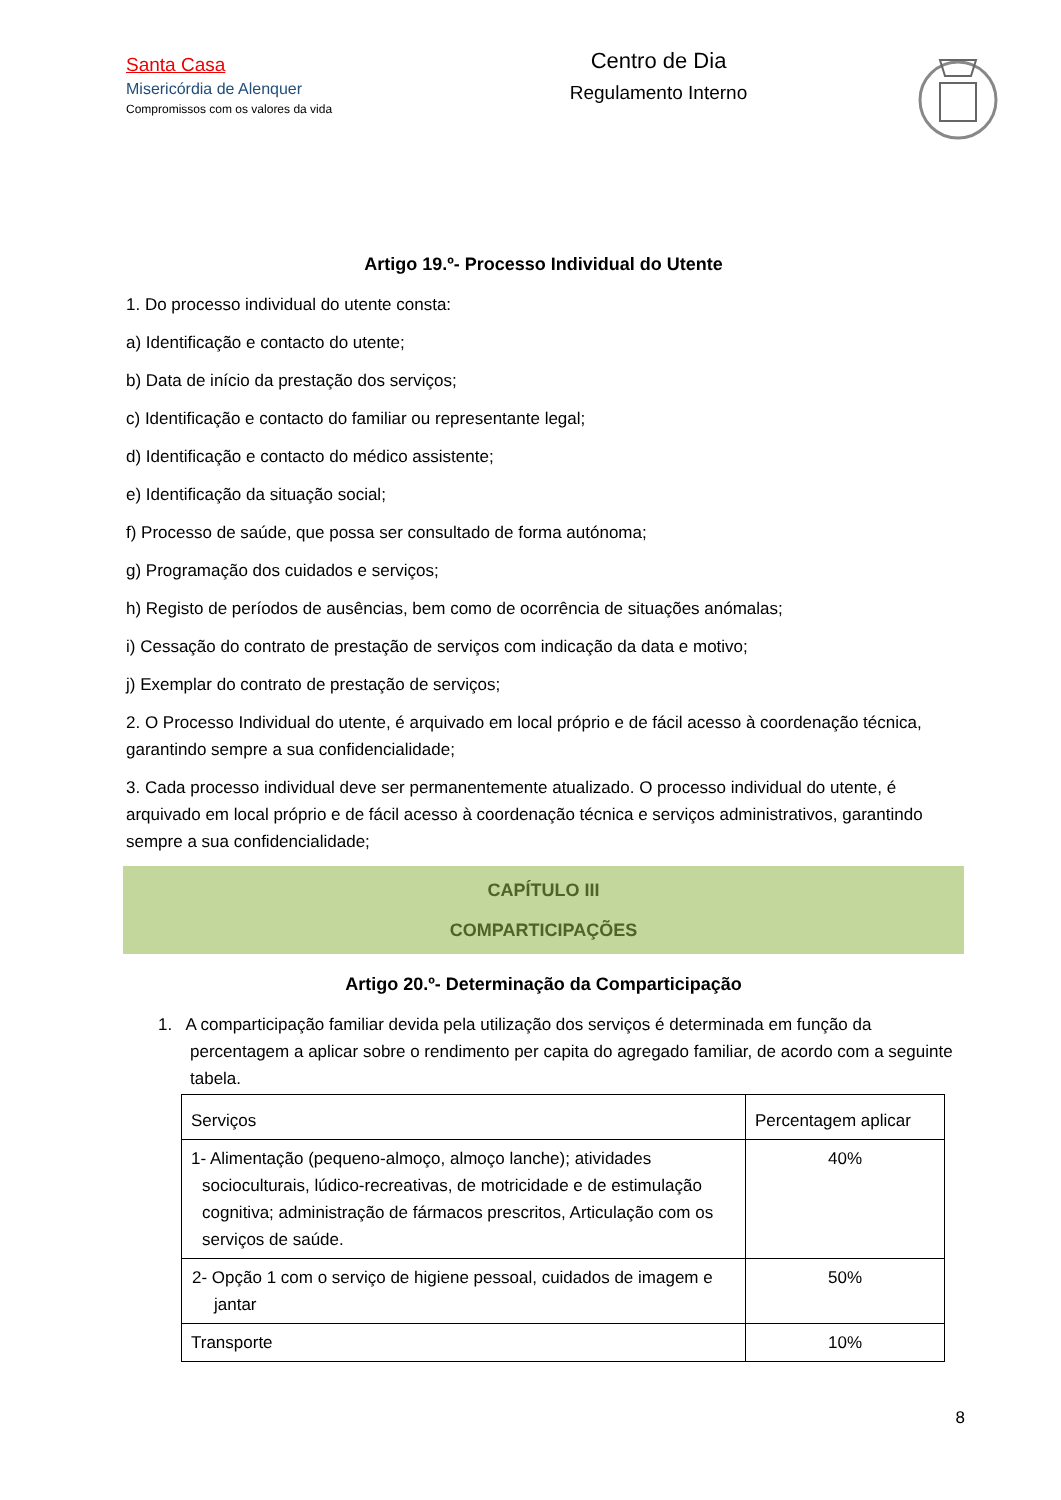Santa Casa
Misericórdia de Alenquer
Compromissos com os valores da vida
Centro de Dia
Regulamento Interno
Artigo 19.º- Processo Individual do Utente
1. Do processo individual do utente consta:
a) Identificação e contacto do utente;
b) Data de início da prestação dos serviços;
c) Identificação e contacto do familiar ou representante legal;
d) Identificação e contacto do médico assistente;
e) Identificação da situação social;
f) Processo de saúde, que possa ser consultado de forma autónoma;
g) Programação dos cuidados e serviços;
h) Registo de períodos de ausências, bem como de ocorrência de situações anómalas;
i) Cessação do contrato de prestação de serviços com indicação da data e motivo;
j) Exemplar do contrato de prestação de serviços;
2. O Processo Individual do utente, é arquivado em local próprio e de fácil acesso à coordenação técnica, garantindo sempre a sua confidencialidade;
3. Cada processo individual deve ser permanentemente atualizado. O processo individual do utente, é arquivado em local próprio e de fácil acesso à coordenação técnica e serviços administrativos, garantindo sempre a sua confidencialidade;
CAPÍTULO III
COMPARTICIPAÇÕES
Artigo 20.º- Determinação da Comparticipação
1. A comparticipação familiar devida pela utilização dos serviços é determinada em função da percentagem a aplicar sobre o rendimento per capita do agregado familiar, de acordo com a seguinte tabela.
| Serviços | Percentagem aplicar |
| --- | --- |
| 1- Alimentação (pequeno-almoço, almoço lanche); atividades socioculturais, lúdico-recreativas, de motricidade e de estimulação cognitiva; administração de fármacos prescritos, Articulação com os serviços de saúde. | 40% |
| 2- Opção 1 com o serviço de higiene pessoal, cuidados de imagem e jantar | 50% |
| Transporte | 10% |
8